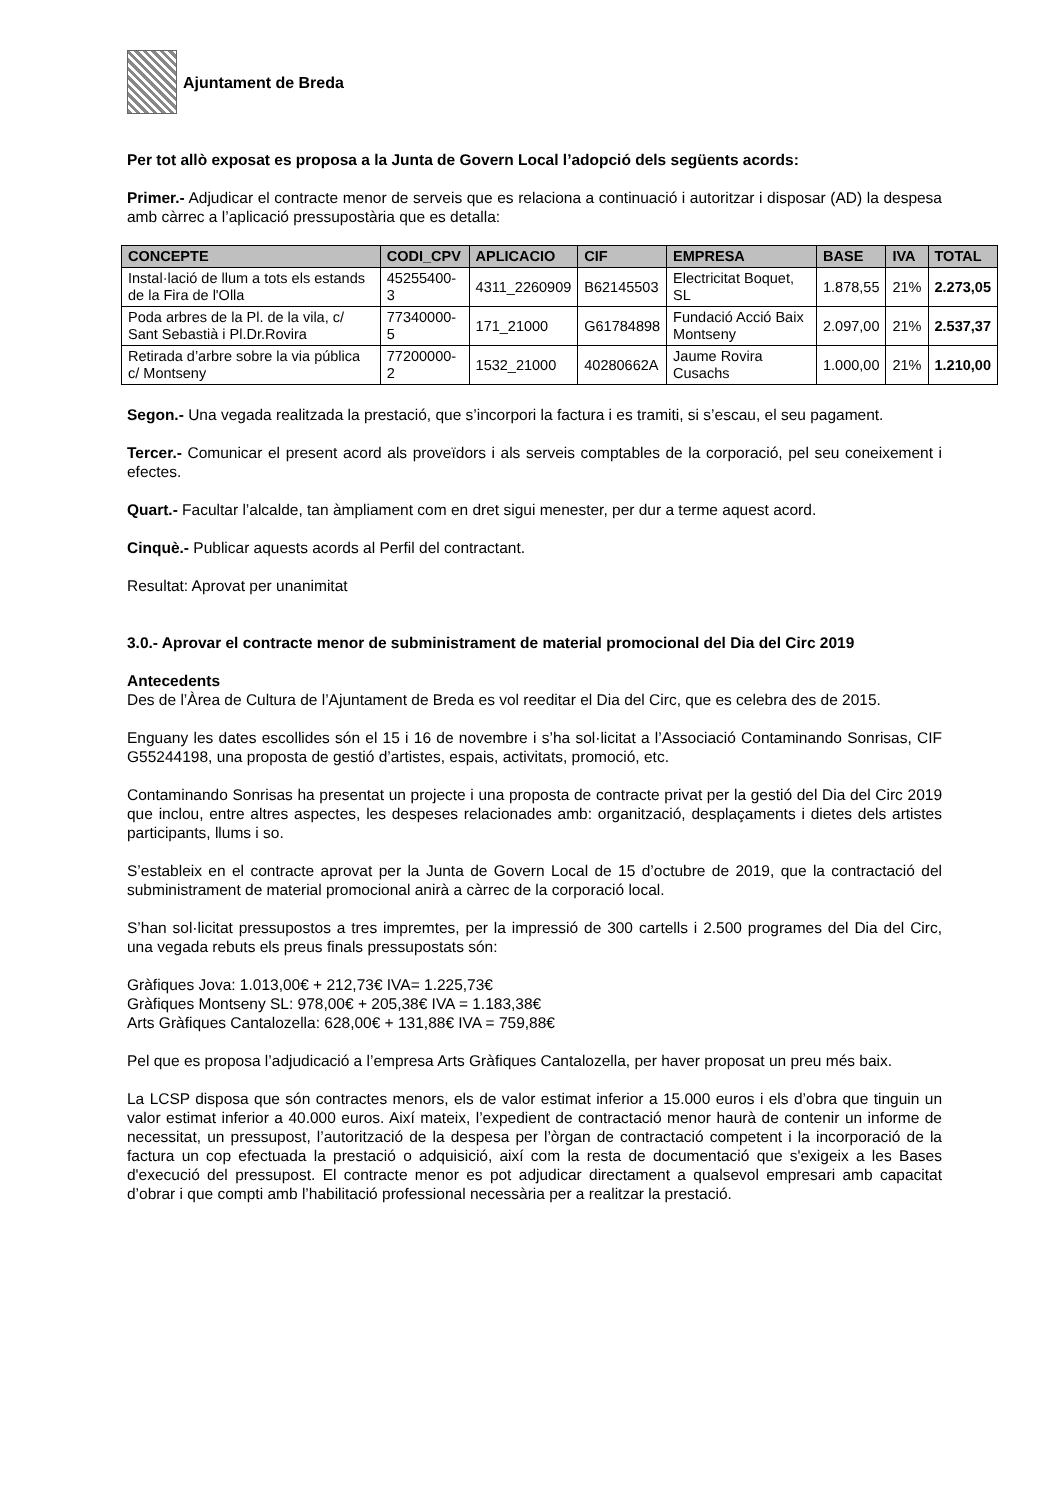Ajuntament de Breda
Per tot allò exposat es proposa a la Junta de Govern Local l’adopció dels següents acords:
Primer.- Adjudicar el contracte menor de serveis que es relaciona a continuació i autoritzar i disposar (AD) la despesa amb càrrec a l’aplicació pressupostària que es detalla:
| CONCEPTE | CODI_CPV | APLICACIO | CIF | EMPRESA | BASE | IVA | TOTAL |
| --- | --- | --- | --- | --- | --- | --- | --- |
| Instal·lació de llum a tots els estands de la Fira de l'Olla | 45255400-3 | 4311_2260909 | B62145503 | Electricitat Boquet, SL | 1.878,55 | 21% | 2.273,05 |
| Poda arbres de la Pl. de la vila, c/ Sant Sebastià i Pl.Dr.Rovira | 77340000-5 | 171_21000 | G61784898 | Fundació Acció Baix Montseny | 2.097,00 | 21% | 2.537,37 |
| Retirada d’arbre sobre la via pública c/ Montseny | 77200000-2 | 1532_21000 | 40280662A | Jaume Rovira Cusachs | 1.000,00 | 21% | 1.210,00 |
Segon.- Una vegada realitzada la prestació, que s’incorpori la factura i es tramiti, si s’escau, el seu pagament.
Tercer.- Comunicar el present acord als proveïdors i als serveis comptables de la corporació, pel seu coneixement i efectes.
Quart.- Facultar l’alcalde, tan àmpliament com en dret sigui menester, per dur a terme aquest acord.
Cinquè.- Publicar aquests acords al Perfil del contractant.
Resultat: Aprovat per unanimitat
3.0.- Aprovar el contracte menor de subministrament de material promocional del Dia del Circ 2019
Antecedents
Des de l’Àrea de Cultura de l’Ajuntament de Breda es vol reeditar el Dia del Circ, que es celebra des de 2015.
Enguany les dates escollides són el 15 i 16 de novembre i s’ha sol·licitat a l’Associació Contaminando Sonrisas, CIF G55244198, una proposta de gestió d’artistes, espais, activitats, promoció, etc.
Contaminando Sonrisas ha presentat un projecte i una proposta de contracte privat per la gestió del Dia del Circ 2019 que inclou, entre altres aspectes, les despeses relacionades amb: organització, desplaçaments i dietes dels artistes participants, llums i so.
S’estableix en el contracte aprovat per la Junta de Govern Local de 15 d’octubre de 2019, que la contractació del subministrament de material promocional anirà a càrrec de la corporació local.
S’han sol·licitat pressupostos a tres impremtes, per la impressió de 300 cartells i 2.500 programes del Dia del Circ, una vegada rebuts els preus finals pressupostats són:
Gràfiques Jova: 1.013,00€ + 212,73€ IVA= 1.225,73€
Gràfiques Montseny SL: 978,00€ + 205,38€ IVA = 1.183,38€
Arts Gràfiques Cantalozella: 628,00€ + 131,88€ IVA = 759,88€
Pel que es proposa l’adjudicació a l’empresa Arts Gràfiques Cantalozella, per haver proposat un preu més baix.
La LCSP disposa que són contractes menors, els de valor estimat inferior a 15.000 euros i els d’obra que tinguin un valor estimat inferior a 40.000 euros. Així mateix, l’expedient de contractació menor haurà de contenir un informe de necessitat, un pressupost, l’autorització de la despesa per l’òrgan de contractació competent i la incorporació de la factura un cop efectuada la prestació o adquisició, així com la resta de documentació que s'exigeix a les Bases d'execució del pressupost. El contracte menor es pot adjudicar directament a qualsevol empresari amb capacitat d’obrar i que compti amb l’habilitació professional necessària per a realitzar la prestació.